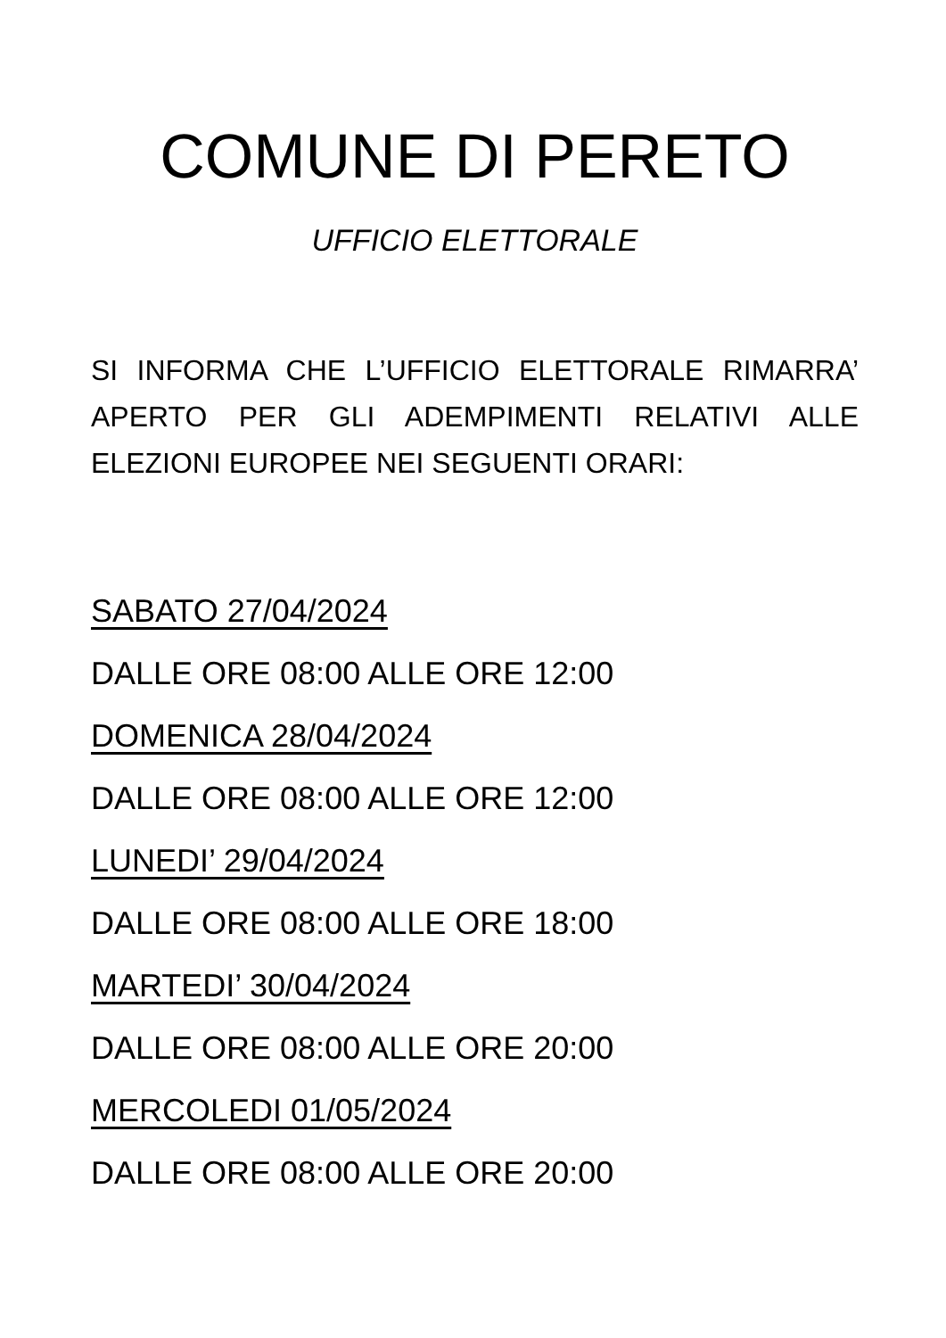COMUNE DI PERETO
UFFICIO ELETTORALE
SI INFORMA CHE L’UFFICIO ELETTORALE RIMARRA’ APERTO PER GLI ADEMPIMENTI RELATIVI ALLE ELEZIONI EUROPEE NEI SEGUENTI ORARI:
SABATO 27/04/2024
DALLE ORE 08:00 ALLE ORE 12:00
DOMENICA 28/04/2024
DALLE ORE 08:00 ALLE ORE 12:00
LUNEDI’ 29/04/2024
DALLE ORE 08:00 ALLE ORE 18:00
MARTEDI’ 30/04/2024
DALLE ORE 08:00 ALLE ORE 20:00
MERCOLEDI 01/05/2024
DALLE ORE 08:00 ALLE ORE 20:00